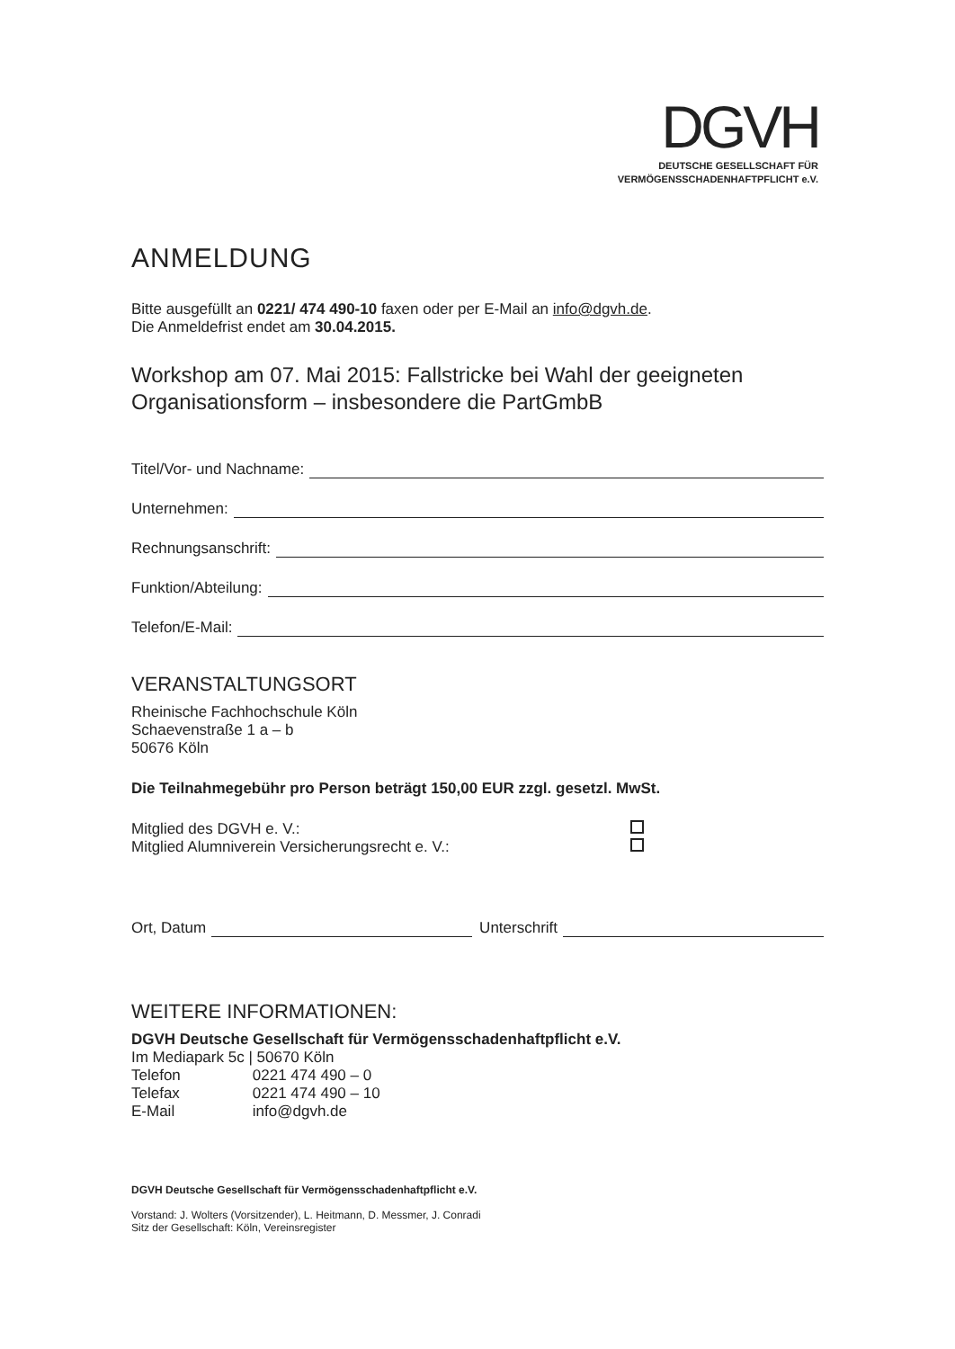DGVH
DEUTSCHE GESELLSCHAFT FÜR
VERMÖGENSSCHADENHAFTPFLICHT e.V.
ANMELDUNG
Bitte ausgefüllt an 0221/ 474 490-10 faxen oder per E-Mail an info@dgvh.de.
Die Anmeldefrist endet am 30.04.2015.
Workshop am 07. Mai 2015: Fallstricke bei Wahl der geeigneten Organisationsform – insbesondere die PartGmbB
Titel/Vor- und Nachname:
Unternehmen:
Rechnungsanschrift:
Funktion/Abteilung:
Telefon/E-Mail:
VERANSTALTUNGSORT
Rheinische Fachhochschule Köln
Schaevenstraße 1 a – b
50676 Köln
Die Teilnahmegebühr pro Person beträgt 150,00 EUR zzgl. gesetzl. MwSt.
Mitglied des DGVH e. V.:
Mitglied Alumniverein Versicherungsrecht e. V.:
Ort, Datum Unterschrift
WEITERE INFORMATIONEN:
DGVH Deutsche Gesellschaft für Vermögensschadenhaftpflicht e.V.
Im Mediapark 5c | 50670 Köln
| Telefon | 0221 474 490 – 0 |
| Telefax | 0221 474 490 – 10 |
| E-Mail | info@dgvh.de |
DGVH Deutsche Gesellschaft für Vermögensschadenhaftpflicht e.V.
Vorstand: J. Wolters (Vorsitzender), L. Heitmann, D. Messmer, J. Conradi
Sitz der Gesellschaft: Köln, Vereinsregister